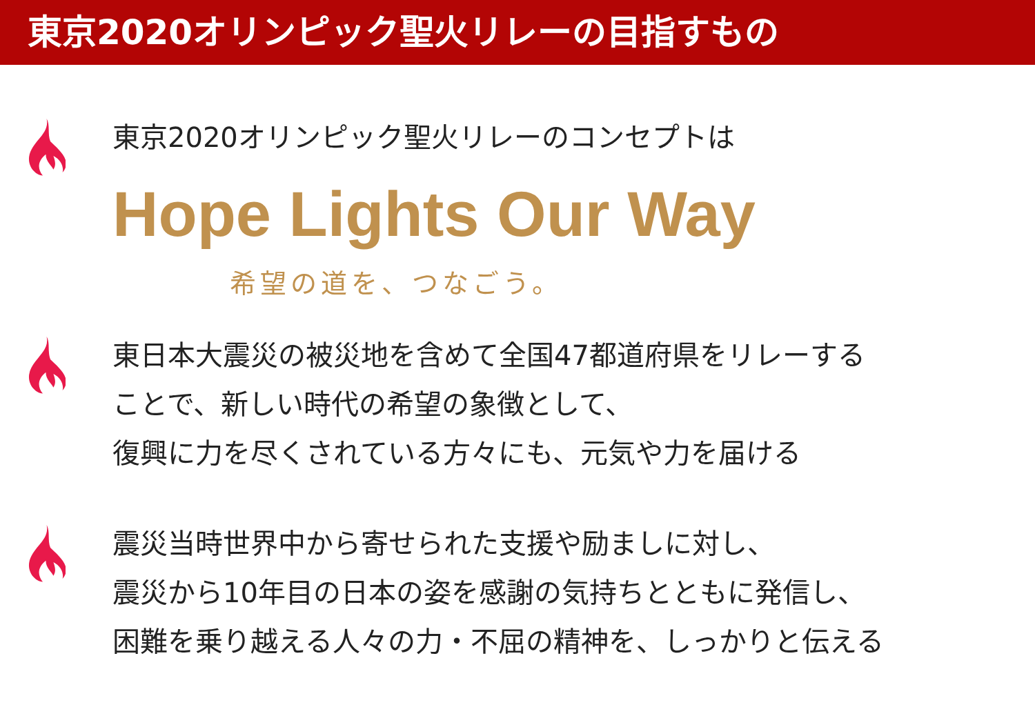東京2020オリンピック聖火リレーの目指すもの
東京2020オリンピック聖火リレーのコンセプトは
Hope Lights Our Way
希望の道を、つなごう。
東日本大震災の被災地を含めて全国47都道府県をリレーする
ことで、新しい時代の希望の象徴として、
復興に力を尽くされている方々にも、元気や力を届ける
震災当時世界中から寄せられた支援や励ましに対し、
震災から10年目の日本の姿を感謝の気持ちとともに発信し、
困難を乗り越える人々の力・不屈の精神を、しっかりと伝える